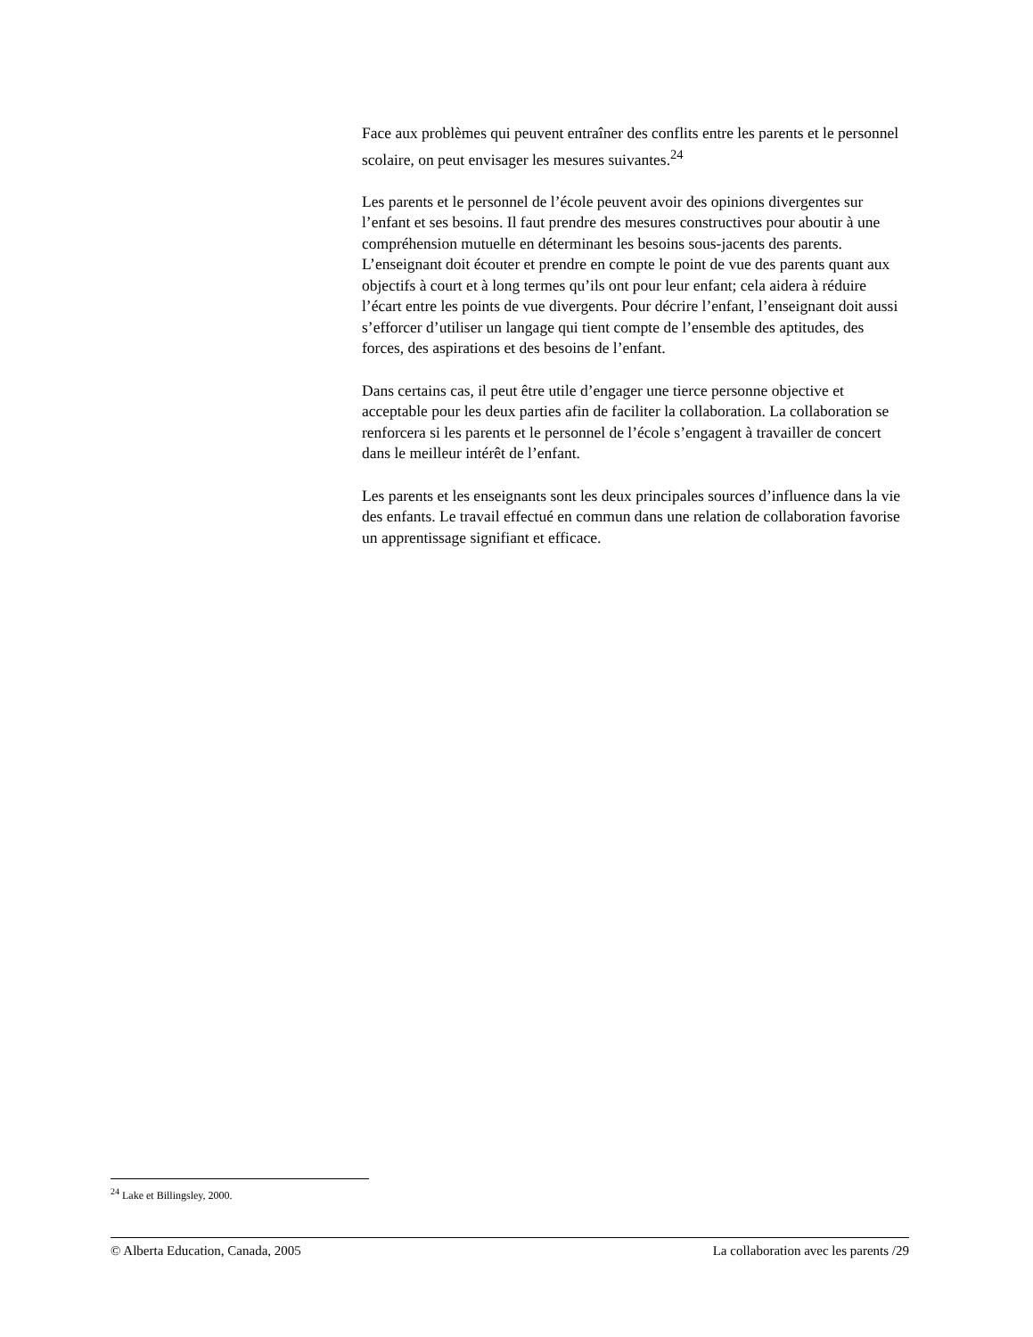Face aux problèmes qui peuvent entraîner des conflits entre les parents et le personnel scolaire, on peut envisager les mesures suivantes.<sup>24</sup>
Les parents et le personnel de l’école peuvent avoir des opinions divergentes sur l’enfant et ses besoins. Il faut prendre des mesures constructives pour aboutir à une compréhension mutuelle en déterminant les besoins sous-jacents des parents. L’enseignant doit écouter et prendre en compte le point de vue des parents quant aux objectifs à court et à long termes qu’ils ont pour leur enfant; cela aidera à réduire l’écart entre les points de vue divergents. Pour décrire l’enfant, l’enseignant doit aussi s’efforcer d’utiliser un langage qui tient compte de l’ensemble des aptitudes, des forces, des aspirations et des besoins de l’enfant.
Dans certains cas, il peut être utile d’engager une tierce personne objective et acceptable pour les deux parties afin de faciliter la collaboration. La collaboration se renforcera si les parents et le personnel de l’école s’engagent à travailler de concert dans le meilleur intérêt de l’enfant.
Les parents et les enseignants sont les deux principales sources d’influence dans la vie des enfants. Le travail effectué en commun dans une relation de collaboration favorise un apprentissage signifiant et efficace.
<sup>24</sup> Lake et Billingsley, 2000.
© Alberta Education, Canada, 2005 La collaboration avec les parents /29